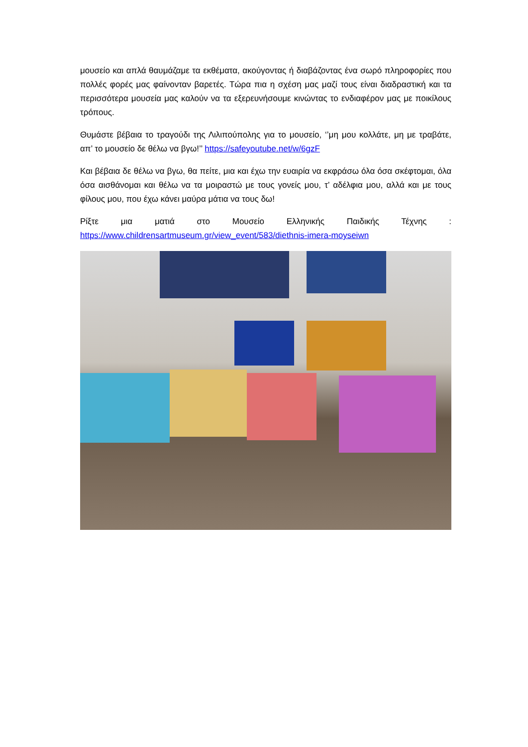μουσείο και απλά θαυμάζαμε τα εκθέματα, ακούγοντας ή διαβάζοντας ένα σωρό πληροφορίες που πολλές φορές μας φαίνονταν βαρετές. Τώρα πια η σχέση μας μαζί τους είναι διαδραστική και τα περισσότερα μουσεία μας καλούν να τα εξερευνήσουμε κινώντας το ενδιαφέρον μας με ποικίλους τρόπους.
Θυμάστε βέβαια το τραγούδι της Λιλιπούπολης για το μουσείο, ‘’μη μου κολλάτε, μη με τραβάτε, απ’ το μουσείο δε θέλω να βγω!’’ https://safeyoutube.net/w/6gzF
Και βέβαια δε θέλω να βγω, θα πείτε, μια και έχω την ευαιρία να εκφράσω όλα όσα σκέφτομαι, όλα όσα αισθάνομαι και θέλω να τα μοιραστώ με τους γονείς μου, τ’ αδέλφια μου, αλλά και με τους φίλους μου, που έχω κάνει μαύρα μάτια να τους δω!
Ρίξτε μια ματιά στο Μουσείο Ελληνικής Παιδικής Τέχνης :
https://www.childrensartmuseum.gr/view_event/583/diethnis-imera-moyseiwn